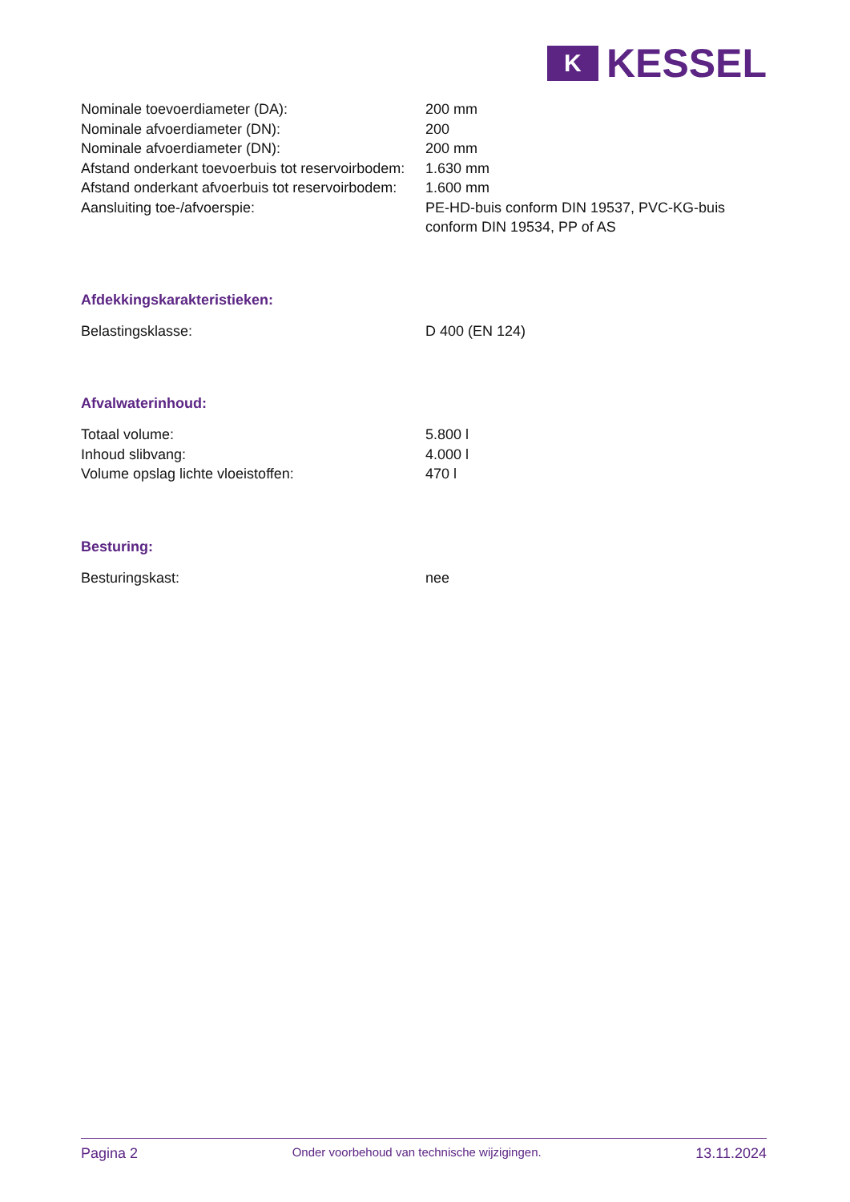K
KESSEL
| Nominale toevoerdiameter (DA): | 200 mm |
| Nominale afvoerdiameter (DN): | 200 |
| Nominale afvoerdiameter (DN): | 200 mm |
| Afstand onderkant toevoerbuis tot reservoirbodem: | 1.630 mm |
| Afstand onderkant afvoerbuis tot reservoirbodem: | 1.600 mm |
| Aansluiting toe-/afvoerspie: | PE-HD-buis conform DIN 19537, PVC-KG-buis conform DIN 19534, PP of AS |
Afdekkingskarakteristieken:
| Belastingsklasse: | D 400 (EN 124) |
Afvalwaterinhoud:
| Totaal volume: | 5.800 l |
| Inhoud slibvang: | 4.000 l |
| Volume opslag lichte vloeistoffen: | 470 l |
Besturing:
| Besturingskast: | nee |
Pagina 2 Onder voorbehoud van technische wijzigingen. 13.11.2024